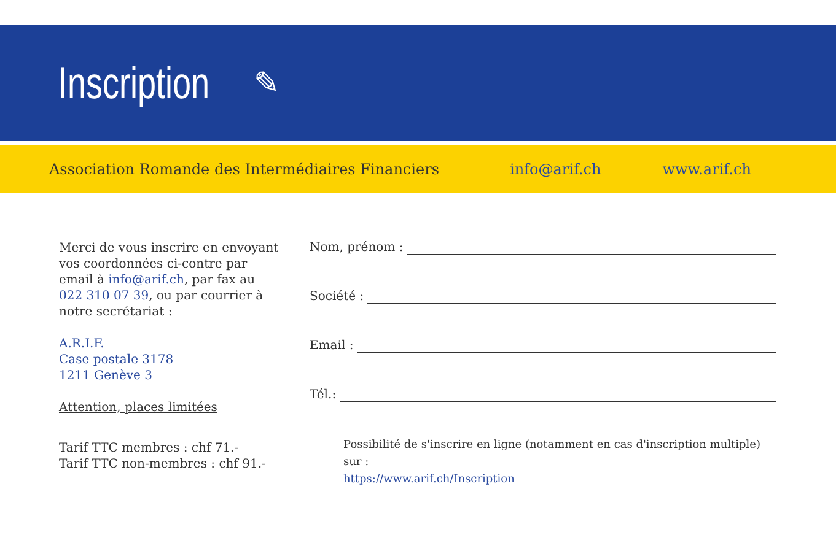Inscription
✎
Association Romande des Intermédiaires Financiers info@arif.ch www.arif.ch
Merci de vous inscrire en envoyant vos coordonnées ci-contre par email à info@arif.ch, par fax au 022 310 07 39, ou par courrier à notre secrétariat :
A.R.I.F.
Case postale 3178
1211 Genève 3
Attention, places limitées
Tarif TTC membres : chf 71.-
Tarif TTC non-membres : chf 91.-
Nom, prénom :
Société :
Email :
Tél.:
Possibilité de s'inscrire en ligne (notamment en cas d'inscription multiple) sur :
https://www.arif.ch/Inscription